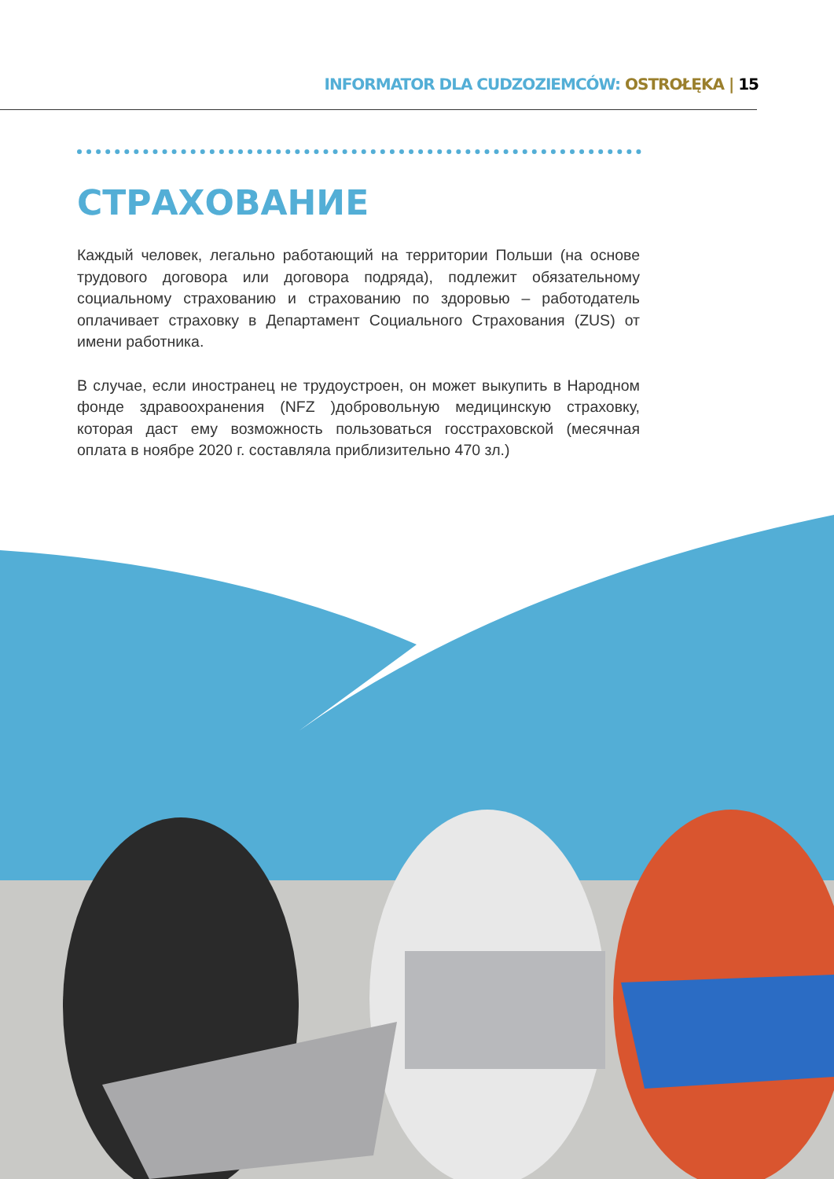INFORMATOR DLA CUDZOZIEMCÓW: OSTROŁĘKA | 15
СТРАХОВАНИЕ
Каждый человек, легально работающий на территории Польши (на основе трудового договора или договора подряда), подлежит обязательному социальному страхованию и страхованию по здоровью – работодатель оплачивает страховку в Департамент Социального Страхования (ZUS) от имени работника.
В случае, если иностранец не трудоустроен, он может выкупить в Народном фонде здравоохранения (NFZ )добровольную медицинскую страховку, которая даст ему возможность пользоваться госстраховской (месячная оплата в ноябре 2020 г. составляла приблизительно 470 зл.)